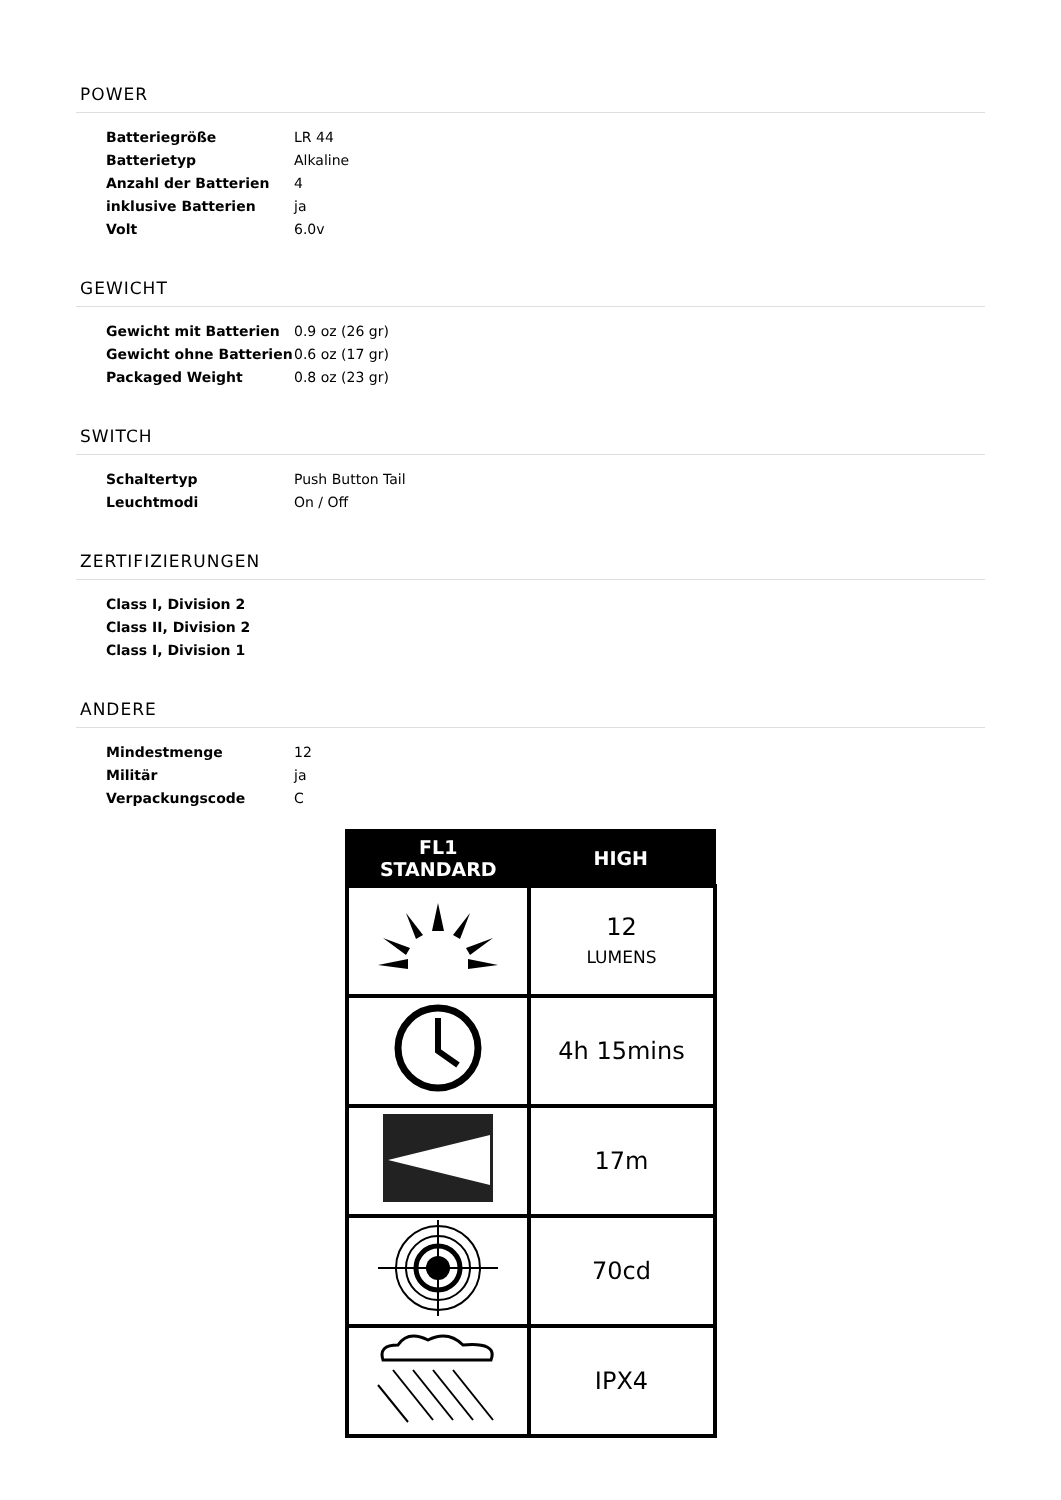POWER
| Batteriegröße | LR 44 |
| Batterietyp | Alkaline |
| Anzahl der Batterien | 4 |
| inklusive Batterien | ja |
| Volt | 6.0v |
GEWICHT
| Gewicht mit Batterien | 0.9 oz (26 gr) |
| Gewicht ohne Batterien | 0.6 oz (17 gr) |
| Packaged Weight | 0.8 oz (23 gr) |
SWITCH
| Schaltertyp | Push Button Tail |
| Leuchtmodi | On / Off |
ZERTIFIZIERUNGEN
| Class I, Division 2 |
| Class II, Division 2 |
| Class I, Division 1 |
ANDERE
| Mindestmenge | 12 |
| Militär | ja |
| Verpackungscode | C |
| FL1 STANDARD | HIGH |
| --- | --- |
| | 12 LUMENS |
| | 4h 15mins |
| | 17m |
| | 70cd |
| | IPX4 |